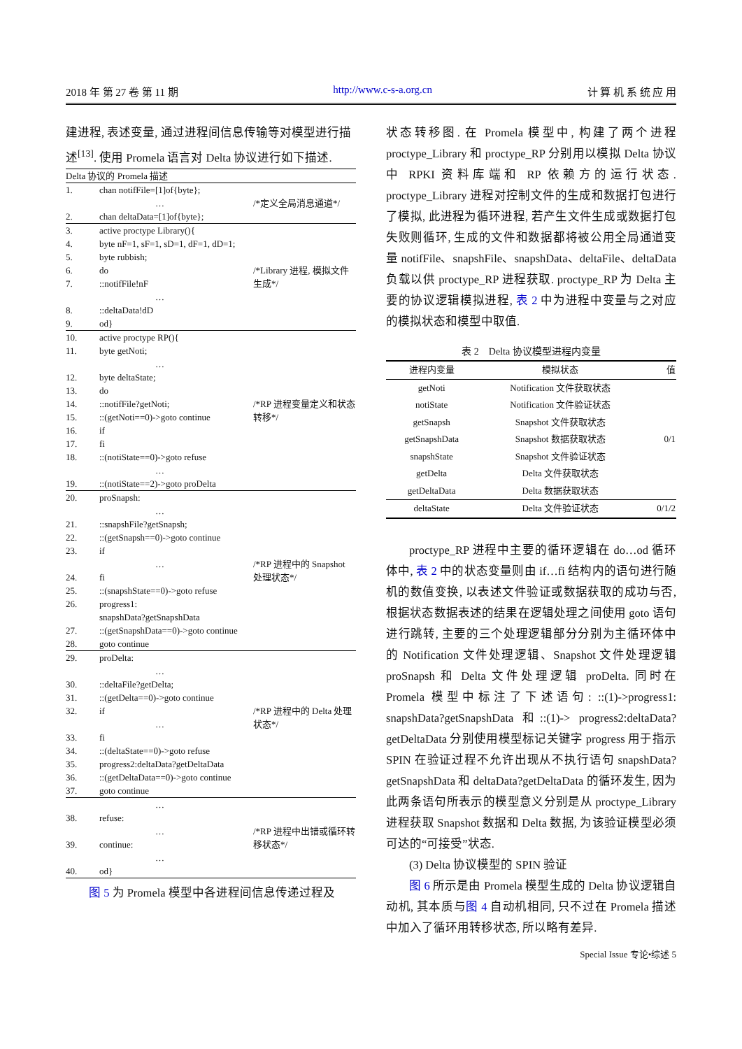2018 年 第 27 卷 第 11 期 http://www.c-s-a.org.cn 计 算 机 系 统 应 用
建进程, 表述变量, 通过进程间信息传输等对模型进行描述<sup>[13]</sup>. 使用 Promela 语言对 Delta 协议进行如下描述.
| Delta 协议的 Promela 描述 | | |
| 1. | chan notifFile=[1]of{byte}; | |
| | … | /*定义全局消息通道*/ |
| 2. | chan deltaData=[1]of{byte}; | |
| 3. | active proctype Library(){ | |
| 4. | byte nF=1, sF=1, sD=1, dF=1, dD=1; | |
| 5. | byte rubbish; | |
| 6. | do | /*Library 进程, 模拟文件生成*/ |
| 7. | ::notifFile!nF | |
| | … | |
| 8. | ::deltaData!dD | |
| 9. | od} | |
| 10. | active proctype RP(){ | |
| 11. | byte getNoti; | |
| | … | |
| 12. | byte deltaState; | |
| 13. | do | |
| 14. | ::notifFile?getNoti; | /*RP 进程变量定义和状态转移*/ |
| 15. | ::(getNoti==0)->goto continue | |
| 16. | if | |
| 17. | fi | |
| 18. | ::(notiState==0)->goto refuse | |
| | … | |
| 19. | ::(notiState==2)->goto proDelta | |
| 20. | proSnapsh: | |
| | … | |
| 21. | ::snapshFile?getSnapsh; | |
| 22. | ::(getSnapsh==0)->goto continue | |
| 23. | if | |
| | … | /*RP 进程中的 Snapshot 处理状态*/ |
| 24. | fi | |
| 25. | ::(snapshState==0)->goto refuse | |
| 26. | progress1: snapshData?getSnapshData | |
| 27. | ::(getSnapshData==0)->goto continue | |
| 28. | goto continue | |
| 29. | proDelta: | |
| | … | |
| 30. | ::deltaFile?getDelta; | |
| 31. | ::(getDelta==0)->goto continue | |
| 32. | if | /*RP 进程中的 Delta 处理状态*/ |
| | … | |
| 33. | fi | |
| 34. | ::(deltaState==0)->goto refuse | |
| 35. | progress2:deltaData?getDeltaData | |
| 36. | ::(getDeltaData==0)->goto continue | |
| 37. | goto continue | |
| | … | |
| 38. | refuse: | |
| | … | /*RP 进程中出错或循环转移状态*/ |
| 39. | continue: | |
| | … | |
| 40. | od} | |
图 5 为 Promela 模型中各进程间信息传递过程及
状态转移图. 在 Promela 模型中, 构建了两个进程 proctype_Library 和 proctype_RP 分别用以模拟 Delta 协议中 RPKI 资料库端和 RP 依赖方的运行状态. proctype_Library 进程对控制文件的生成和数据打包进行了模拟, 此进程为循环进程, 若产生文件生成或数据打包失败则循环, 生成的文件和数据都将被公用全局通道变量 notifFile、snapshFile、snapshData、deltaFile、deltaData 负载以供 proctype_RP 进程获取. proctype_RP 为 Delta 主要的协议逻辑模拟进程, 表 2 中为进程中变量与之对应的模拟状态和模型中取值.
表 2　Delta 协议模型进程内变量
| 进程内变量 | 模拟状态 | 值 |
| --- | --- | --- |
| getNoti | Notification 文件获取状态 | 0/1 |
| notiState | Notification 文件验证状态 | |
| getSnapsh | Snapshot 文件获取状态 | |
| getSnapshData | Snapshot 数据获取状态 | |
| snapshState | Snapshot 文件验证状态 | |
| getDelta | Delta 文件获取状态 | |
| getDeltaData | Delta 数据获取状态 | |
| deltaState | Delta 文件验证状态 | 0/1/2 |
proctype_RP 进程中主要的循环逻辑在 do…od 循环体中, 表 2 中的状态变量则由 if…fi 结构内的语句进行随机的数值变换, 以表述文件验证或数据获取的成功与否, 根据状态数据表述的结果在逻辑处理之间使用 goto 语句进行跳转, 主要的三个处理逻辑部分分别为主循环体中的 Notification 文件处理逻辑、Snapshot 文件处理逻辑 proSnapsh 和 Delta 文件处理逻辑 proDelta. 同时在 Promela 模型中标注了下述语句: ::(1)->progress1: snapshData?getSnapshData 和::(1)-> progress2:deltaData?getDeltaData 分别使用模型标记关键字 progress 用于指示 SPIN 在验证过程不允许出现从不执行语句 snapshData?getSnapshData 和 deltaData?getDeltaData 的循环发生, 因为此两条语句所表示的模型意义分别是从 proctype_Library 进程获取 Snapshot 数据和 Delta 数据, 为该验证模型必须可达的“可接受”状态.
(3) Delta 协议模型的 SPIN 验证
图 6 所示是由 Promela 模型生成的 Delta 协议逻辑自动机, 其本质与图 4 自动机相同, 只不过在 Promela 描述中加入了循环用转移状态, 所以略有差异.
Special Issue 专论•综述 5